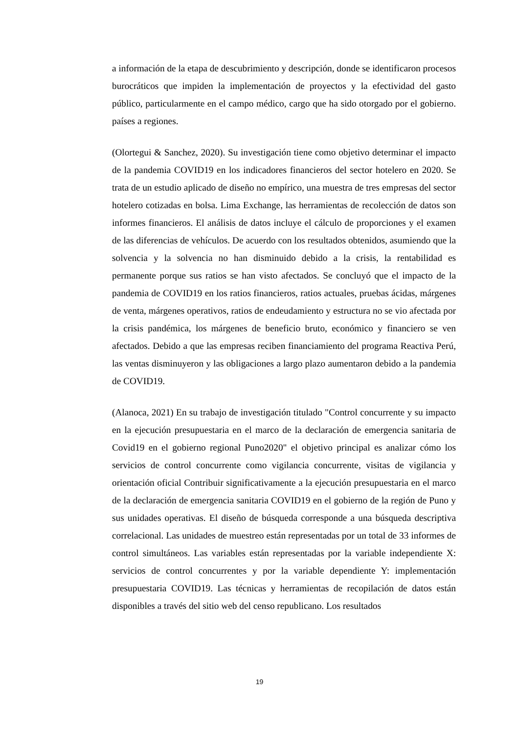a información de la etapa de descubrimiento y descripción, donde se identificaron procesos burocráticos que impiden la implementación de proyectos y la efectividad del gasto público, particularmente en el campo médico, cargo que ha sido otorgado por el gobierno. países a regiones.
(Olortegui & Sanchez, 2020). Su investigación tiene como objetivo determinar el impacto de la pandemia COVID19 en los indicadores financieros del sector hotelero en 2020. Se trata de un estudio aplicado de diseño no empírico, una muestra de tres empresas del sector hotelero cotizadas en bolsa. Lima Exchange, las herramientas de recolección de datos son informes financieros. El análisis de datos incluye el cálculo de proporciones y el examen de las diferencias de vehículos. De acuerdo con los resultados obtenidos, asumiendo que la solvencia y la solvencia no han disminuido debido a la crisis, la rentabilidad es permanente porque sus ratios se han visto afectados. Se concluyó que el impacto de la pandemia de COVID19 en los ratios financieros, ratios actuales, pruebas ácidas, márgenes de venta, márgenes operativos, ratios de endeudamiento y estructura no se vio afectada por la crisis pandémica, los márgenes de beneficio bruto, económico y financiero se ven afectados. Debido a que las empresas reciben financiamiento del programa Reactiva Perú, las ventas disminuyeron y las obligaciones a largo plazo aumentaron debido a la pandemia de COVID19.
(Alanoca, 2021) En su trabajo de investigación titulado "Control concurrente y su impacto en la ejecución presupuestaria en el marco de la declaración de emergencia sanitaria de Covid19 en el gobierno regional Puno2020" el objetivo principal es analizar cómo los servicios de control concurrente como vigilancia concurrente, visitas de vigilancia y orientación oficial Contribuir significativamente a la ejecución presupuestaria en el marco de la declaración de emergencia sanitaria COVID19 en el gobierno de la región de Puno y sus unidades operativas. El diseño de búsqueda corresponde a una búsqueda descriptiva correlacional. Las unidades de muestreo están representadas por un total de 33 informes de control simultáneos. Las variables están representadas por la variable independiente X: servicios de control concurrentes y por la variable dependiente Y: implementación presupuestaria COVID19. Las técnicas y herramientas de recopilación de datos están disponibles a través del sitio web del censo republicano. Los resultados
19